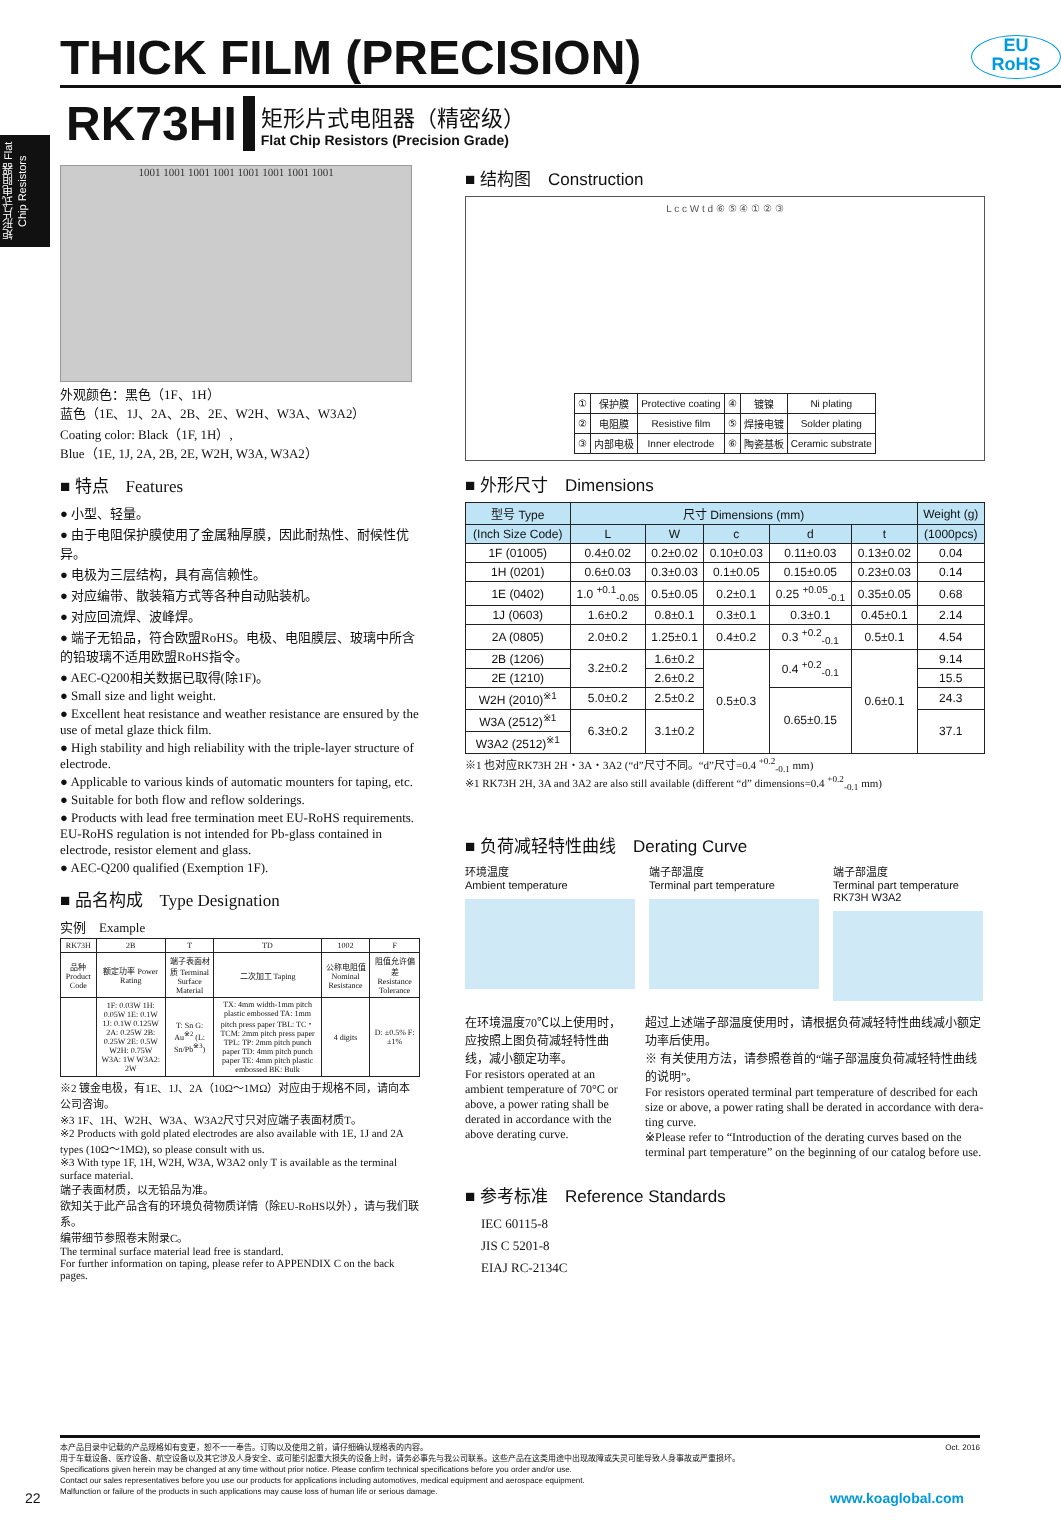THICK FILM (PRECISION)
EU
RoHS
矩形片式电阻器 Flat Chip Resistors
RK73HI
矩形片式电阻器（精密级）
Flat Chip Resistors (Precision Grade)
1001 1001 1001 1001 1001 1001 1001 1001
外观颜色：黑色（1F、1H）
蓝色（1E、1J、2A、2B、2E、W2H、W3A、W3A2）
Coating color: Black（1F, 1H）,
Blue（1E, 1J, 2A, 2B, 2E, W2H, W3A, W3A2）
■ 特点　Features
● 小型、轻量。
● 由于电阻保护膜使用了金属釉厚膜，因此耐热性、耐候性优异。
● 电极为三层结构，具有高信赖性。
● 对应编带、散装箱方式等各种自动贴装机。
● 对应回流焊、波峰焊。
● 端子无铅品，符合欧盟RoHS。电极、电阻膜层、玻璃中所含的铅玻璃不适用欧盟RoHS指令。
● AEC-Q200相关数据已取得(除1F)。
● Small size and light weight.
● Excellent heat resistance and weather resistance are ensured by the use of metal glaze thick film.
● High stability and high reliability with the triple-layer structure of electrode.
● Applicable to various kinds of automatic mounters for taping, etc.
● Suitable for both flow and reflow solderings.
● Products with lead free termination meet EU-RoHS requirements. EU-RoHS regulation is not intended for Pb-glass contained in electrode, resistor element and glass.
● AEC-Q200 qualified (Exemption 1F).
■ 品名构成　Type Designation
实例　Example
| RK73H | 2B | T | TD | 1002 | F |
| 品种 Product Code | 额定功率 Power Rating | 端子表面材质 Terminal Surface Material | 二次加工 Taping | 公称电阻值 Nominal Resistance | 阻值允许偏差 Resistance Tolerance |
| | 1F: 0.03W 1H: 0.05W 1E: 0.1W 1J: 0.1W 0.125W 2A: 0.25W 2B: 0.25W 2E: 0.5W W2H: 0.75W W3A: 1W W3A2: 2W | T: Sn G: Au<sup>※2</sup> (L: Sn/Pb<sup>※3</sup>) | TX: 4mm width-1mm pitch plastic embossed TA: 1mm pitch press paper TBL: TC・TCM: 2mm pitch press paper TPL: TP: 2mm pitch punch paper TD: 4mm pitch punch paper TE: 4mm pitch plastic embossed BK: Bulk | 4 digits | D: ±0.5% F: ±1% |
※2 镀金电极，有1E、1J、2A（10Ω～1MΩ）对应由于规格不同，请向本公司咨询。
※3 1F、1H、W2H、W3A、W3A2尺寸只对应端子表面材质T。
※2 Products with gold plated electrodes are also available with 1E, 1J and 2A types (10Ω～1MΩ), so please consult with us.
※3 With type 1F, 1H, W2H, W3A, W3A2 only T is available as the terminal surface material.
端子表面材质，以无铅品为准。
欲知关于此产品含有的环境负荷物质详情（除EU-RoHS以外），请与我们联系。
编带细节参照卷末附录C。
The terminal surface material lead free is standard.
For further information on taping, please refer to APPENDIX C on the back pages.
■ 结构图　Construction
L c c W t d ⑥ ⑤ ④ ① ② ③
| ① | 保护膜 | Protective coating | ④ | 镀镍 | Ni plating |
| ② | 电阻膜 | Resistive film | ⑤ | 焊接电镀 | Solder plating |
| ③ | 内部电极 | Inner electrode | ⑥ | 陶瓷基板 | Ceramic substrate |
■ 外形尺寸　Dimensions
| 型号 Type | 尺寸 Dimensions (mm) | | | | | Weight (g) |
| --- | --- | --- | --- | --- | --- | --- |
| (Inch Size Code) | L | W | c | d | t | (1000pcs) |
| 1F (01005) | 0.4±0.02 | 0.2±0.02 | 0.10±0.03 | 0.11±0.03 | 0.13±0.02 | 0.04 |
| 1H (0201) | 0.6±0.03 | 0.3±0.03 | 0.1±0.05 | 0.15±0.05 | 0.23±0.03 | 0.14 |
| 1E (0402) | 1.0 <sup>+0.1</sup><sub>-0.05</sub> | 0.5±0.05 | 0.2±0.1 | 0.25 <sup>+0.05</sup><sub>-0.1</sub> | 0.35±0.05 | 0.68 |
| 1J (0603) | 1.6±0.2 | 0.8±0.1 | 0.3±0.1 | 0.3±0.1 | 0.45±0.1 | 2.14 |
| 2A (0805) | 2.0±0.2 | 1.25±0.1 | 0.4±0.2 | 0.3 <sup>+0.2</sup><sub>-0.1</sub> | 0.5±0.1 | 4.54 |
| 2B (1206) | 3.2±0.2 | 1.6±0.2 | 0.5±0.3 | 0.4 <sup>+0.2</sup><sub>-0.1</sub> | 0.6±0.1 | 9.14 |
| 2E (1210) | | 2.6±0.2 | | | | 15.5 |
| W2H (2010)<sup>※1</sup> | 5.0±0.2 | 2.5±0.2 | | 0.65±0.15 | | 24.3 |
| W3A (2512)<sup>※1</sup> | 6.3±0.2 | 3.1±0.2 | | | | 37.1 |
| W3A2 (2512)<sup>※1</sup> | | | | | | |
※1 也对应RK73H 2H・3A・3A2 (“d”尺寸不同。“d”尺寸=0.4 <sup>+0.2</sup><sub>-0.1</sub> mm)
※1 RK73H 2H, 3A and 3A2 are also still available (different “d” dimensions=0.4 <sup>+0.2</sup><sub>-0.1</sub> mm)
■ 负荷减轻特性曲线　Derating Curve
环境温度
Ambient temperature
端子部温度
Terminal part temperature
端子部温度
Terminal part temperature
RK73H W3A2
在环境温度70℃以上使用时，应按照上图负荷减轻特性曲线，减小额定功率。
For resistors operated at an ambient temperature of 70°C or above, a power rating shall be derated in accordance with the above derating curve.
超过上述端子部温度使用时，请根据负荷减轻特性曲线减小额定功率后使用。
※ 有关使用方法，请参照卷首的“端子部温度负荷减轻特性曲线的说明”。
For resistors operated terminal part temperature of described for each size or above, a power rating shall be derated in accordance with dera-ting curve.
※Please refer to “Introduction of the derating curves based on the terminal part temperature” on the beginning of our catalog before use.
■ 参考标准　Reference Standards
IEC 60115-8
JIS C 5201-8
EIAJ RC-2134C
Oct. 2016 本产品目录中记载的产品规格如有变更，恕不一一奉告。订购以及使用之前，请仔细确认规格表的内容。
用于车载设备、医疗设备、航空设备以及其它涉及人身安全、或可能引起重大损失的设备上时，请务必事先与我公司联系。这些产品在这类用途中出现故障或失灵可能导致人身事故或严重损坏。
Specifications given herein may be changed at any time without prior notice. Please confirm technical specifications before you order and/or use.
Contact our sales representatives before you use our products for applications including automotives, medical equipment and aerospace equipment.
Malfunction or failure of the products in such applications may cause loss of human life or serious damage.
22 www.koaglobal.com